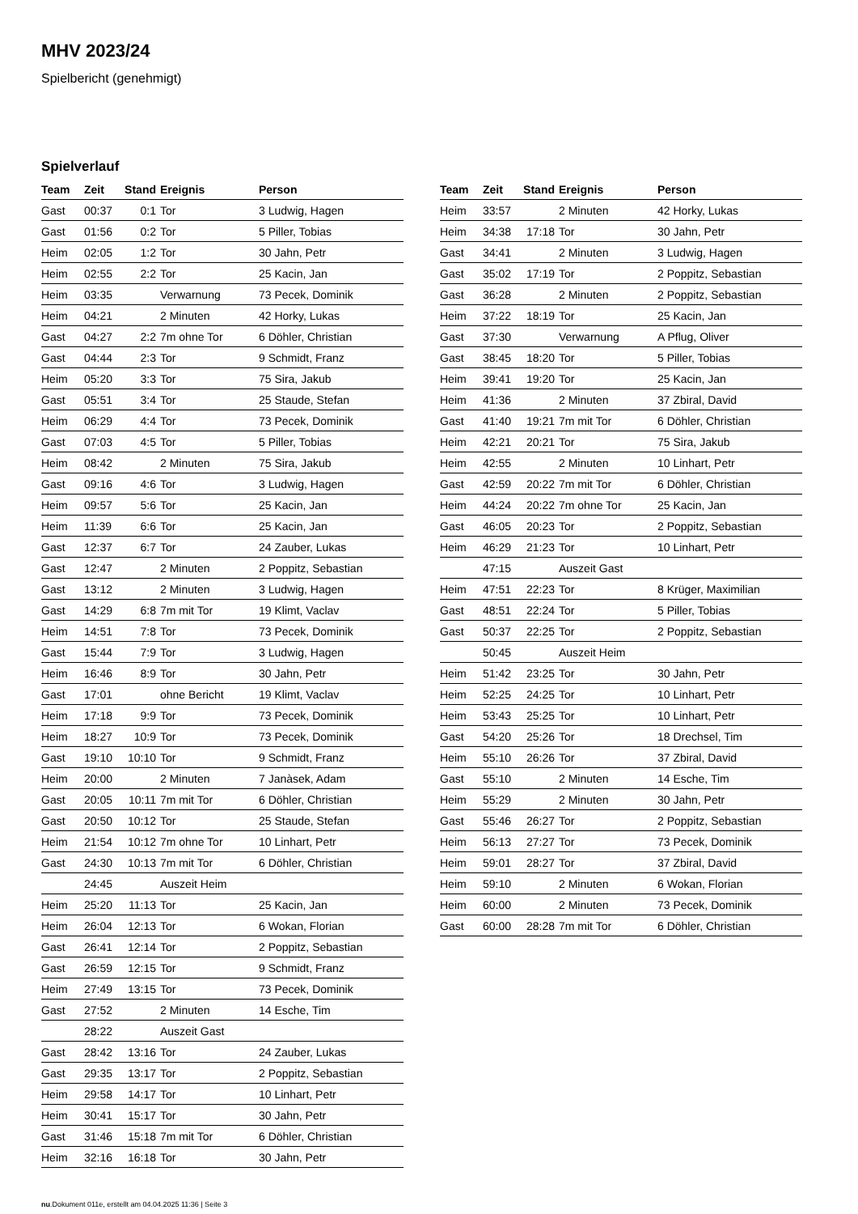MHV 2023/24
Spielbericht (genehmigt)
Spielverlauf
| Team | Zeit | Stand | Ereignis | Person |
| --- | --- | --- | --- | --- |
| Gast | 00:37 | 0:1 | Tor | 3 Ludwig, Hagen |
| Gast | 01:56 | 0:2 | Tor | 5 Piller, Tobias |
| Heim | 02:05 | 1:2 | Tor | 30 Jahn, Petr |
| Heim | 02:55 | 2:2 | Tor | 25 Kacin, Jan |
| Heim | 03:35 | | Verwarnung | 73 Pecek, Dominik |
| Heim | 04:21 | | 2 Minuten | 42 Horky, Lukas |
| Gast | 04:27 | 2:2 | 7m ohne Tor | 6 Döhler, Christian |
| Gast | 04:44 | 2:3 | Tor | 9 Schmidt, Franz |
| Heim | 05:20 | 3:3 | Tor | 75 Sira, Jakub |
| Gast | 05:51 | 3:4 | Tor | 25 Staude, Stefan |
| Heim | 06:29 | 4:4 | Tor | 73 Pecek, Dominik |
| Gast | 07:03 | 4:5 | Tor | 5 Piller, Tobias |
| Heim | 08:42 | | 2 Minuten | 75 Sira, Jakub |
| Gast | 09:16 | 4:6 | Tor | 3 Ludwig, Hagen |
| Heim | 09:57 | 5:6 | Tor | 25 Kacin, Jan |
| Heim | 11:39 | 6:6 | Tor | 25 Kacin, Jan |
| Gast | 12:37 | 6:7 | Tor | 24 Zauber, Lukas |
| Gast | 12:47 | | 2 Minuten | 2 Poppitz, Sebastian |
| Gast | 13:12 | | 2 Minuten | 3 Ludwig, Hagen |
| Gast | 14:29 | 6:8 | 7m mit Tor | 19 Klimt, Vaclav |
| Heim | 14:51 | 7:8 | Tor | 73 Pecek, Dominik |
| Gast | 15:44 | 7:9 | Tor | 3 Ludwig, Hagen |
| Heim | 16:46 | 8:9 | Tor | 30 Jahn, Petr |
| Gast | 17:01 | | ohne Bericht | 19 Klimt, Vaclav |
| Heim | 17:18 | 9:9 | Tor | 73 Pecek, Dominik |
| Heim | 18:27 | 10:9 | Tor | 73 Pecek, Dominik |
| Gast | 19:10 | 10:10 | Tor | 9 Schmidt, Franz |
| Heim | 20:00 | | 2 Minuten | 7 Janàsek, Adam |
| Gast | 20:05 | 10:11 | 7m mit Tor | 6 Döhler, Christian |
| Gast | 20:50 | 10:12 | Tor | 25 Staude, Stefan |
| Heim | 21:54 | 10:12 | 7m ohne Tor | 10 Linhart, Petr |
| Gast | 24:30 | 10:13 | 7m mit Tor | 6 Döhler, Christian |
| | 24:45 | | Auszeit Heim | |
| Heim | 25:20 | 11:13 | Tor | 25 Kacin, Jan |
| Heim | 26:04 | 12:13 | Tor | 6 Wokan, Florian |
| Gast | 26:41 | 12:14 | Tor | 2 Poppitz, Sebastian |
| Gast | 26:59 | 12:15 | Tor | 9 Schmidt, Franz |
| Heim | 27:49 | 13:15 | Tor | 73 Pecek, Dominik |
| Gast | 27:52 | | 2 Minuten | 14 Esche, Tim |
| | 28:22 | | Auszeit Gast | |
| Gast | 28:42 | 13:16 | Tor | 24 Zauber, Lukas |
| Gast | 29:35 | 13:17 | Tor | 2 Poppitz, Sebastian |
| Heim | 29:58 | 14:17 | Tor | 10 Linhart, Petr |
| Heim | 30:41 | 15:17 | Tor | 30 Jahn, Petr |
| Gast | 31:46 | 15:18 | 7m mit Tor | 6 Döhler, Christian |
| Heim | 32:16 | 16:18 | Tor | 30 Jahn, Petr |
| Team | Zeit | Stand | Ereignis | Person |
| --- | --- | --- | --- | --- |
| Heim | 33:57 | | 2 Minuten | 42 Horky, Lukas |
| Heim | 34:38 | 17:18 | Tor | 30 Jahn, Petr |
| Gast | 34:41 | | 2 Minuten | 3 Ludwig, Hagen |
| Gast | 35:02 | 17:19 | Tor | 2 Poppitz, Sebastian |
| Gast | 36:28 | | 2 Minuten | 2 Poppitz, Sebastian |
| Heim | 37:22 | 18:19 | Tor | 25 Kacin, Jan |
| Gast | 37:30 | | Verwarnung | A Pflug, Oliver |
| Gast | 38:45 | 18:20 | Tor | 5 Piller, Tobias |
| Heim | 39:41 | 19:20 | Tor | 25 Kacin, Jan |
| Heim | 41:36 | | 2 Minuten | 37 Zbiral, David |
| Gast | 41:40 | 19:21 | 7m mit Tor | 6 Döhler, Christian |
| Heim | 42:21 | 20:21 | Tor | 75 Sira, Jakub |
| Heim | 42:55 | | 2 Minuten | 10 Linhart, Petr |
| Gast | 42:59 | 20:22 | 7m mit Tor | 6 Döhler, Christian |
| Heim | 44:24 | 20:22 | 7m ohne Tor | 25 Kacin, Jan |
| Gast | 46:05 | 20:23 | Tor | 2 Poppitz, Sebastian |
| Heim | 46:29 | 21:23 | Tor | 10 Linhart, Petr |
| | 47:15 | | Auszeit Gast | |
| Heim | 47:51 | 22:23 | Tor | 8 Krüger, Maximilian |
| Gast | 48:51 | 22:24 | Tor | 5 Piller, Tobias |
| Gast | 50:37 | 22:25 | Tor | 2 Poppitz, Sebastian |
| | 50:45 | | Auszeit Heim | |
| Heim | 51:42 | 23:25 | Tor | 30 Jahn, Petr |
| Heim | 52:25 | 24:25 | Tor | 10 Linhart, Petr |
| Heim | 53:43 | 25:25 | Tor | 10 Linhart, Petr |
| Gast | 54:20 | 25:26 | Tor | 18 Drechsel, Tim |
| Heim | 55:10 | 26:26 | Tor | 37 Zbiral, David |
| Gast | 55:10 | | 2 Minuten | 14 Esche, Tim |
| Heim | 55:29 | | 2 Minuten | 30 Jahn, Petr |
| Gast | 55:46 | 26:27 | Tor | 2 Poppitz, Sebastian |
| Heim | 56:13 | 27:27 | Tor | 73 Pecek, Dominik |
| Heim | 59:01 | 28:27 | Tor | 37 Zbiral, David |
| Heim | 59:10 | | 2 Minuten | 6 Wokan, Florian |
| Heim | 60:00 | | 2 Minuten | 73 Pecek, Dominik |
| Gast | 60:00 | 28:28 | 7m mit Tor | 6 Döhler, Christian |
nu.Dokument 011e, erstellt am 04.04.2025 11:36 | Seite 3